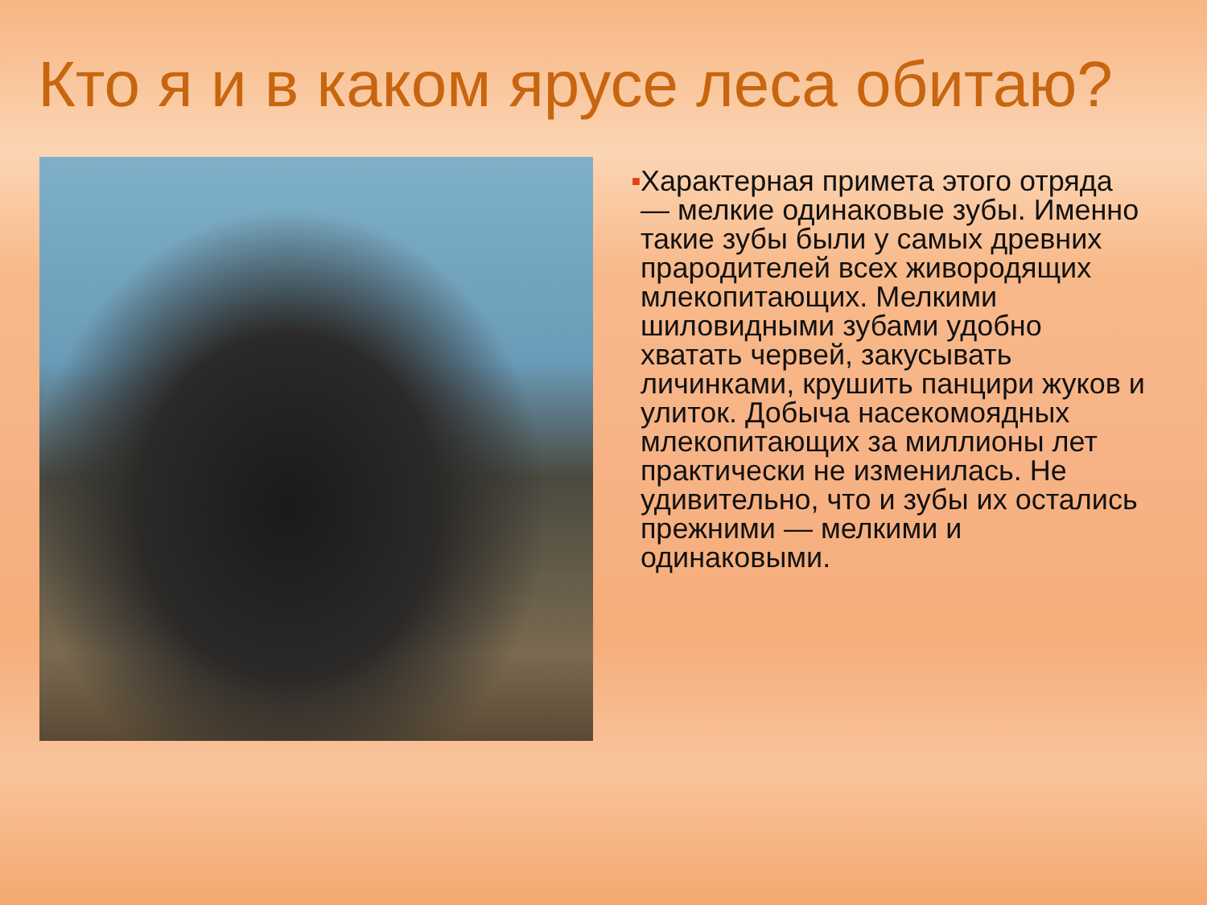Кто я и в каком ярусе леса обитаю?
■
Характерная примета этого отряда — мелкие одинаковые зубы. Именно такие зубы были у самых древних прародителей всех живородящих млекопитающих. Мелкими шиловидными зубами удобно хватать червей, закусывать личинками, крушить панцири жуков и улиток. Добыча насекомоядных млекопитающих за миллионы лет практически не изменилась. Не удивительно, что и зубы их остались прежними — мелкими и одинаковыми.